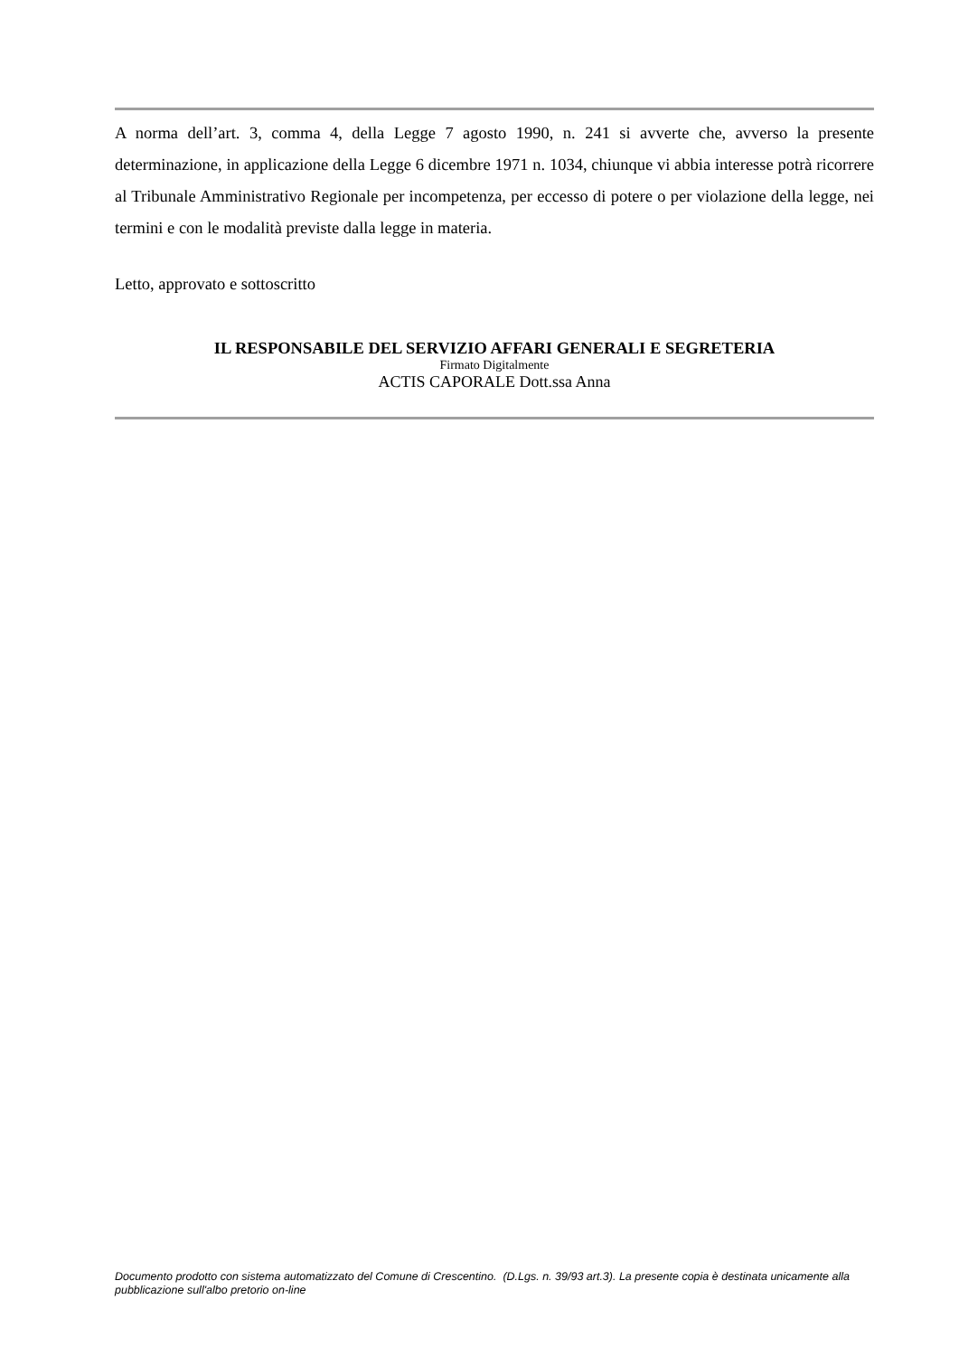A norma dell’art. 3, comma 4, della Legge 7 agosto 1990, n. 241 si avverte che, avverso la presente determinazione, in applicazione della Legge 6 dicembre 1971 n. 1034, chiunque vi abbia interesse potrà ricorrere al Tribunale Amministrativo Regionale per incompetenza, per eccesso di potere o per violazione della legge, nei termini e con le modalità previste dalla legge in materia.
Letto, approvato e sottoscritto
IL RESPONSABILE DEL SERVIZIO AFFARI GENERALI E SEGRETERIA
Firmato Digitalmente
ACTIS CAPORALE Dott.ssa Anna
Documento prodotto con sistema automatizzato del Comune di Crescentino. (D.Lgs. n. 39/93 art.3). La presente copia è destinata unicamente alla pubblicazione sull'albo pretorio on-line